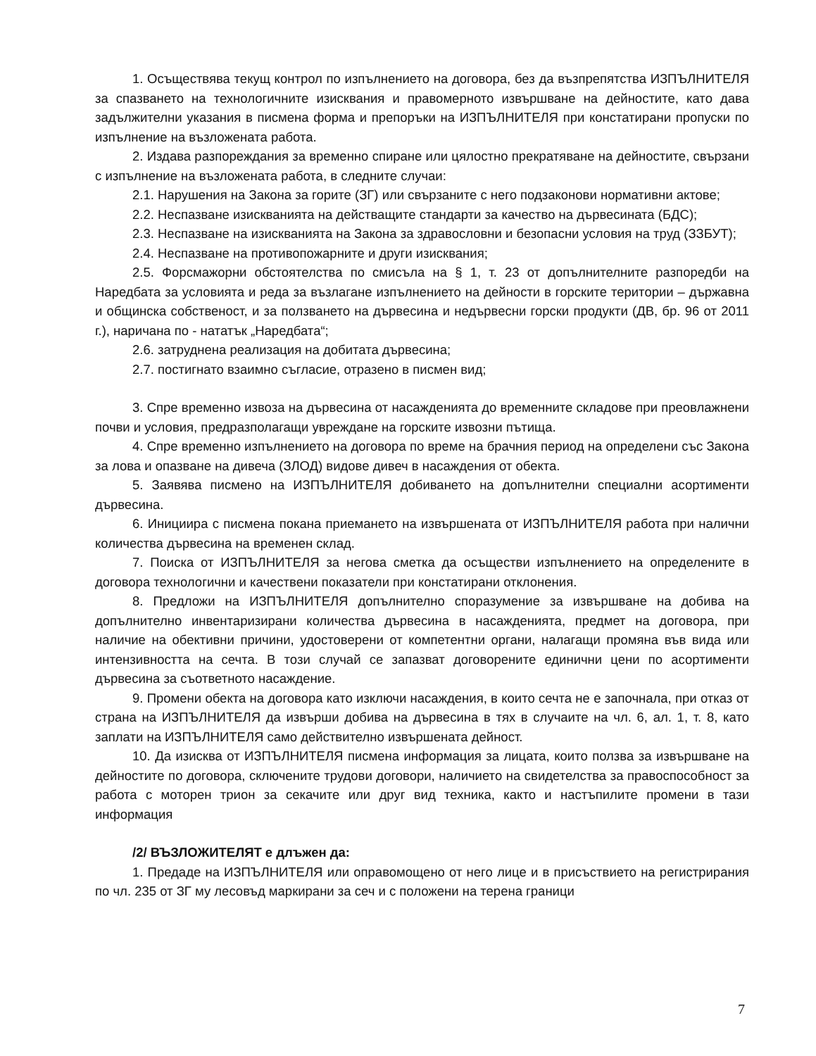1. Осъществява текущ контрол по изпълнението на договора, без да възпрепятства ИЗПЪЛНИТЕЛЯ за спазването на технологичните изисквания и правомерното извършване на дейностите, като дава задължителни указания в писмена форма и препоръки на ИЗПЪЛНИТЕЛЯ при констатирани пропуски по изпълнение на възложената работа.
2. Издава разпореждания за временно спиране или цялостно прекратяване на дейностите, свързани с изпълнение на възложената работа, в следните случаи:
2.1. Нарушения на Закона за горите (ЗГ) или свързаните с него подзаконови нормативни актове;
2.2. Неспазване изискванията на действащите стандарти за качество на дървесината (БДС);
2.3. Неспазване на изискванията на Закона за здравословни и безопасни условия на труд (ЗЗБУТ);
2.4. Неспазване на противопожарните и други изисквания;
2.5. Форсмажорни обстоятелства по смисъла на § 1, т. 23 от допълнителните разпоредби на Наредбата за условията и реда за възлагане изпълнението на дейности в горските територии – държавна и общинска собственост, и за ползването на дървесина и недървесни горски продукти (ДВ, бр. 96 от 2011 г.), наричана по - нататък „Наредбата“;
2.6. затруднена реализация на добитата дървесина;
2.7. постигнато взаимно съгласие, отразено в писмен вид;
3. Спре временно извоза на дървесина от насажденията до временните складове при преовлажнени почви и условия, предразполагащи увреждане на горските извозни пътища.
4. Спре временно изпълнението на договора по време на брачния период на определени със Закона за лова и опазване на дивеча (ЗЛОД) видове дивеч в насаждения от обекта.
5. Заявява писмено на ИЗПЪЛНИТЕЛЯ добиването на допълнителни специални асортименти дървесина.
6. Инициира с писмена покана приемането на извършената от ИЗПЪЛНИТЕЛЯ работа при налични количества дървесина на временен склад.
7. Поиска от ИЗПЪЛНИТЕЛЯ за негова сметка да осъществи изпълнението на определените в договора технологични и качествени показатели при констатирани отклонения.
8. Предложи на ИЗПЪЛНИТЕЛЯ допълнително споразумение за извършване на добива на допълнително инвентаризирани количества дървесина в насажденията, предмет на договора, при наличие на обективни причини, удостоверени от компетентни органи, налагащи промяна във вида или интензивността на сечта. В този случай се запазват договорените единични цени по асортименти дървесина за съответното насаждение.
9. Промени обекта на договора като изключи насаждения, в които сечта не е започнала, при отказ от страна на ИЗПЪЛНИТЕЛЯ да извърши добива на дървесина в тях в случаите на чл. 6, ал. 1, т. 8, като заплати на ИЗПЪЛНИТЕЛЯ само действително извършената дейност.
10. Да изисква от ИЗПЪЛНИТЕЛЯ писмена информация за лицата, които ползва за извършване на дейностите по договора, сключените трудови договори, наличието на свидетелства за правоспособност за работа с моторен трион за секачите или друг вид техника, както и настъпилите промени в тази информация
/2/ ВЪЗЛОЖИТЕЛЯТ е длъжен да:
1. Предаде на ИЗПЪЛНИТЕЛЯ или оправомощено от него лице и в присъствието на регистрирания по чл. 235 от ЗГ му лесовъд маркирани за сеч и с положени на терена граници
7